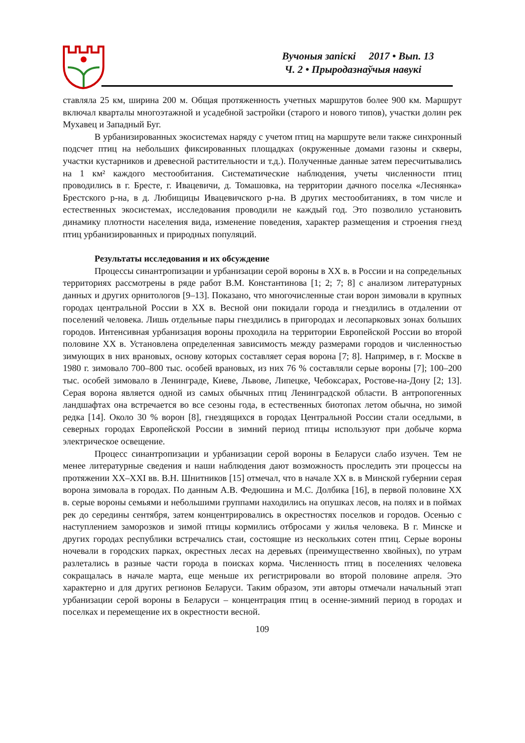Вучоныя запіскі 2017 • Вып. 13
Ч. 2 • Прыродазнаўчыя навукі
ставляла 25 км, ширина 200 м. Общая протяженность учетных маршрутов более 900 км. Маршрут включал кварталы многоэтажной и усадебной застройки (старого и нового типов), участки долин рек Мухавец и Западный Буг.
В урбанизированных экосистемах наряду с учетом птиц на маршруте вели также синхронный подсчет птиц на небольших фиксированных площадках (окруженные домами газоны и скверы, участки кустарников и древесной растительности и т.д.). Полученные данные затем пересчитывались на 1 км² каждого местообитания. Систематические наблюдения, учеты численности птиц проводились в г. Бресте, г. Ивацевичи, д. Томашовка, на территории дачного поселка «Леснянка» Брестского р-на, в д. Любищицы Ивацевичского р-на. В других местообитаниях, в том числе и естественных экосистемах, исследования проводили не каждый год. Это позволило установить динамику плотности населения вида, изменение поведения, характер размещения и строения гнезд птиц урбанизированных и природных популяций.
Результаты исследования и их обсуждение
Процессы синантропизации и урбанизации серой вороны в ХХ в. в России и на сопредельных территориях рассмотрены в ряде работ В.М. Константинова [1; 2; 7; 8] с анализом литературных данных и других орнитологов [9–13]. Показано, что многочисленные стаи ворон зимовали в крупных городах центральной России в ХХ в. Весной они покидали города и гнездились в отдалении от поселений человека. Лишь отдельные пары гнездились в пригородах и лесопарковых зонах больших городов. Интенсивная урбанизация вороны проходила на территории Европейской России во второй половине ХХ в. Установлена определенная зависимость между размерами городов и численностью зимующих в них врановых, основу которых составляет серая ворона [7; 8]. Например, в г. Москве в 1980 г. зимовало 700–800 тыс. особей врановых, из них 76 % составляли серые вороны [7]; 100–200 тыс. особей зимовало в Ленинграде, Киеве, Львове, Липецке, Чебоксарах, Ростове-на-Дону [2; 13]. Серая ворона является одной из самых обычных птиц Ленинградской области. В антропогенных ландшафтах она встречается во все сезоны года, в естественных биотопах летом обычна, но зимой редка [14]. Около 30 % ворон [8], гнездящихся в городах Центральной России стали оседлыми, в северных городах Европейской России в зимний период птицы используют при добыче корма электрическое освещение.
Процесс синантропизации и урбанизации серой вороны в Беларуси слабо изучен. Тем не менее литературные сведения и наши наблюдения дают возможность проследить эти процессы на протяжении ХХ–ХХI вв. В.Н. Шнитников [15] отмечал, что в начале ХХ в. в Минской губернии серая ворона зимовала в городах. По данным А.В. Федюшина и М.С. Долбика [16], в первой половине ХХ в. серые вороны семьями и небольшими группами находились на опушках лесов, на полях и в поймах рек до середины сентября, затем концентрировались в окрестностях поселков и городов. Осенью с наступлением заморозков и зимой птицы кормились отбросами у жилья человека. В г. Минске и других городах республики встречались стаи, состоящие из нескольких сотен птиц. Серые вороны ночевали в городских парках, окрестных лесах на деревьях (преимущественно хвойных), по утрам разлетались в разные части города в поисках корма. Численность птиц в поселениях человека сокращалась в начале марта, еще меньше их регистрировали во второй половине апреля. Это характерно и для других регионов Беларуси. Таким образом, эти авторы отмечали начальный этап урбанизации серой вороны в Беларуси – концентрация птиц в осенне-зимний период в городах и поселках и перемещение их в окрестности весной.
109